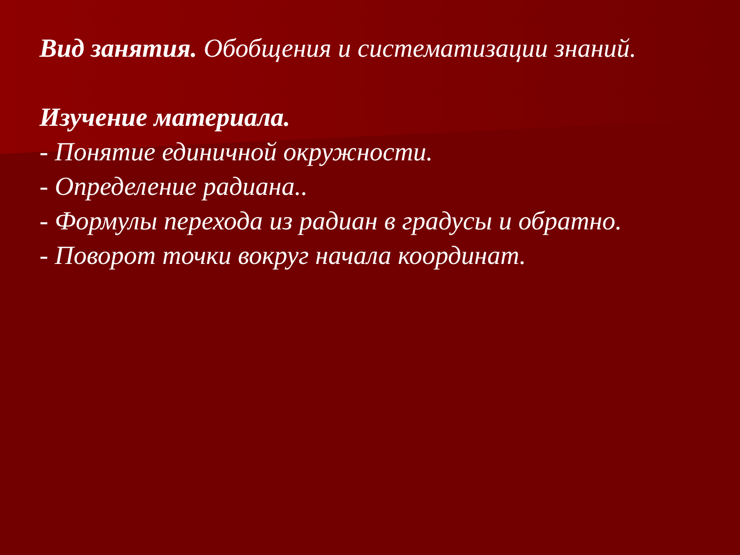Вид занятия. Обобщения и систематизации знаний.
Изучение материала.
- Понятие единичной окружности.
- Определение радиана..
- Формулы перехода из радиан в градусы и обратно.
- Поворот точки вокруг начала координат.